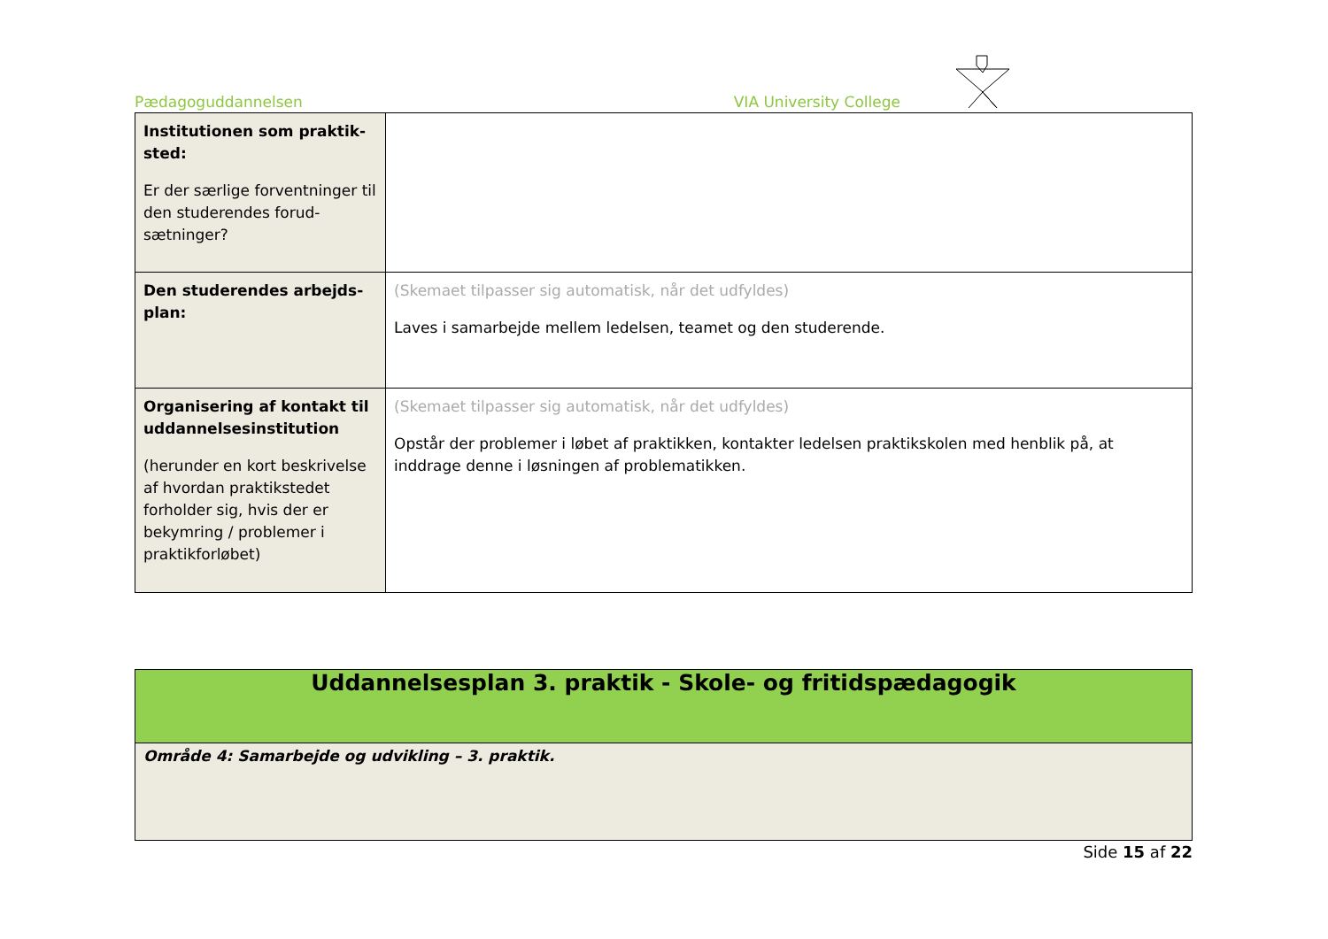Pædagoguddannelsen VIA University College
| Institutionen som praktik­sted: Er der særlige forventninger til den studerendes forud­sætninger? | |
| Den studerendes arbejds­plan: | (Skemaet tilpasser sig automatisk, når det udfyldes) Laves i samarbejde mellem ledelsen, teamet og den studerende. |
| Organisering af kontakt til uddannelsesinstitution (herunder en kort beskri­velse af hvordan praktikste­det forholder sig, hvis der er bekymring / problemer i praktikforløbet) | (Skemaet tilpasser sig automatisk, når det udfyldes) Opstår der problemer i løbet af praktikken, kontakter ledelsen praktikskolen med henblik på, at inddrage denne i løsningen af problematikken. |
| Uddannelsesplan 3. praktik - Skole- og fritidspædagogik |
| Område 4: Samarbejde og udvikling – 3. praktik. |
Side 15 af 22